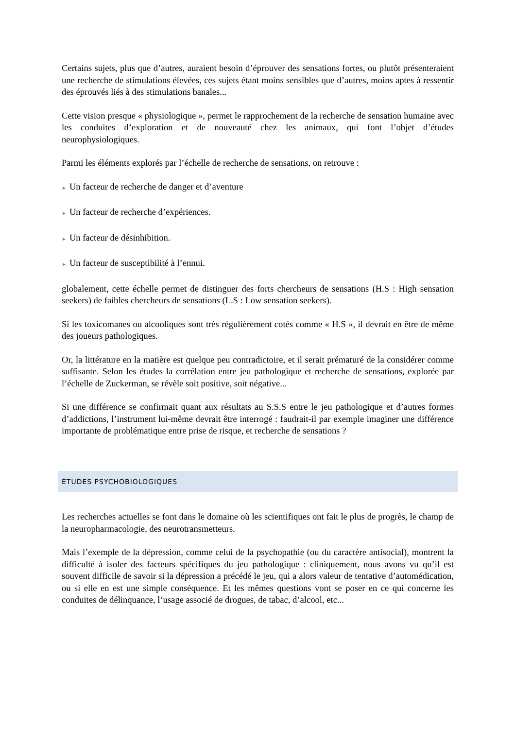Certains sujets, plus que d’autres, auraient besoin d’éprouver des sensations fortes, ou plutôt présenteraient une recherche de stimulations élevées, ces sujets étant moins sensibles que d’autres, moins aptes à ressentir des éprouvés liés à des stimulations banales...
Cette vision presque « physiologique », permet le rapprochement de la recherche de sensation humaine avec les conduites d’exploration et de nouveauté chez les animaux, qui font l’objet d’études neurophysiologiques.
Parmi les éléments explorés par l’échelle de recherche de sensations, on retrouve :
► Un facteur de recherche de danger et d’aventure
► Un facteur de recherche d’expériences.
► Un facteur de désinhibition.
► Un facteur de susceptibilité à l’ennui.
globalement, cette échelle permet de distinguer des forts chercheurs de sensations (H.S : High sensation seekers) de faibles chercheurs de sensations (L.S : Low sensation seekers).
Si les toxicomanes ou alcooliques sont très régulièrement cotés comme « H.S », il devrait en être de même des joueurs pathologiques.
Or, la littérature en la matière est quelque peu contradictoire, et il serait prématuré de la considérer comme suffisante. Selon les études la corrélation entre jeu pathologique et recherche de sensations, explorée par l’échelle de Zuckerman, se révèle soit positive, soit négative...
Si une différence se confirmait quant aux résultats au S.S.S entre le jeu pathologique et d’autres formes d’addictions, l’instrument lui-même devrait être interrogé : faudrait-il par exemple imaginer une différence importante de problématique entre prise de risque, et recherche de sensations ?
ÉTUDES PSYCHOBIOLOGIQUES
Les recherches actuelles se font dans le domaine où les scientifiques ont fait le plus de progrès, le champ de la neuropharmacologie, des neurotransmetteurs.
Mais l’exemple de la dépression, comme celui de la psychopathie (ou du caractère antisocial), montrent la difficulté à isoler des facteurs spécifiques du jeu pathologique : cliniquement, nous avons vu qu’il est souvent difficile de savoir si la dépression a précédé le jeu, qui a alors valeur de tentative d’automédication, ou si elle en est une simple conséquence. Et les mêmes questions vont se poser en ce qui concerne les conduites de délinquance, l’usage associé de drogues, de tabac, d’alcool, etc...